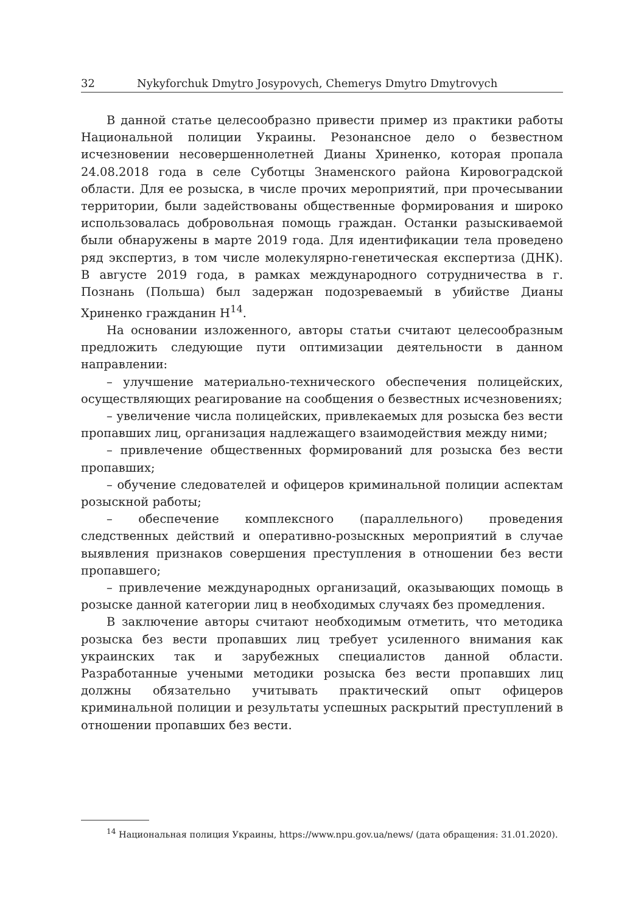32 Nykyforchuk Dmytro Josypovych, Chemerys Dmytro Dmytrovych
В данной статье целесообразно привести пример из практики работы Национальной полиции Украины. Резонансное дело о безвестном исчезновении несовершеннолетней Дианы Хриненко, которая пропала 24.08.2018 года в селе Суботцы Знаменского района Кировоградской области. Для ее розыска, в числе прочих мероприятий, при прочесывании территории, были задействованы общественные формирования и широко использовалась добровольная помощь граждан. Останки разыскиваемой были обнаружены в марте 2019 года. Для идентификации тела проведено ряд экспертиз, в том числе молекулярно-генетическая екcпертиза (ДНК). В августе 2019 года, в рамках международного сотрудничества в г. Познань (Польша) был задержан подозреваемый в убийстве Дианы Хриненко гражданин Н<sup>14</sup>.
На основании изложенного, авторы статьи считают целесообразным предложить следующие пути оптимизации деятельности в данном направлении:
– улучшение материально-технического обеспечения полицейских, осуществляющих реагирование на сообщения о безвестных исчезновениях;
– увеличение числа полицейских, привлекаемых для розыска без вести пропавших лиц, организация надлежащего взаимодействия между ними;
– привлечение общественных формирований для розыска без вести пропавших;
– обучение следователей и офицеров криминальной полиции аспектам розыскной работы;
– обеспечение комплексного (параллельного) проведения следственных действий и оперативно-розыскных мероприятий в случае выявления признаков совершения преступления в отношении без вести пропавшего;
– привлечение международных организаций, оказывающих помощь в розыске данной категории лиц в необходимых случаях без промедления.
В заключение авторы считают необходимым отметить, что методика розыска без вести пропавших лиц требует усиленного внимания как украинских так и зарубежных специалистов данной области. Разработанные учеными методики розыска без вести пропавших лиц должны обязательно учитывать практический опыт офицеров криминальной полиции и результаты успешных раскрытий преступлений в отношении пропавших без вести.
<sup>14</sup> Национальная полиция Украины, https://www.npu.gov.ua/news/ (дата обращения: 31.01.2020).